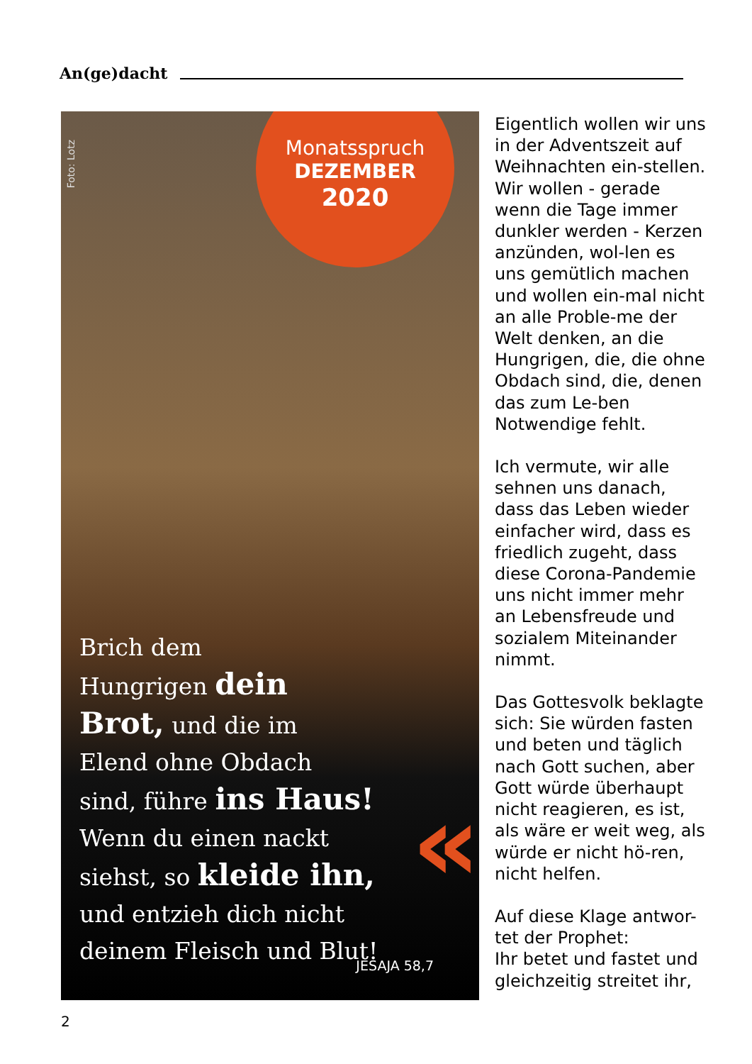An(ge)dacht
Foto: Lotz
Monatsspruch
DEZEMBER
2020
Brich dem
Hungrigen dein
Brot, und die im
Elend ohne Obdach
sind, führe ins Haus!
Wenn du einen nackt
siehst, so kleide ihn,
und entzieh dich nicht
deinem Fleisch und Blut!
«
JESAJA 58,7
Eigentlich wollen wir uns in der Adventszeit auf Weihnachten ein-stellen. Wir wollen - gerade wenn die Tage immer dunkler werden - Kerzen anzünden, wol-len es uns gemütlich machen und wollen ein-mal nicht an alle Proble-me der Welt denken, an die Hungrigen, die, die ohne Obdach sind, die, denen das zum Le-ben Notwendige fehlt.
Ich vermute, wir alle sehnen uns danach, dass das Leben wieder einfacher wird, dass es friedlich zugeht, dass diese Corona-Pandemie uns nicht immer mehr an Lebensfreude und sozialem Miteinander nimmt.
Das Gottesvolk beklagte sich: Sie würden fasten und beten und täglich nach Gott suchen, aber Gott würde überhaupt nicht reagieren, es ist, als wäre er weit weg, als würde er nicht hö-ren, nicht helfen.
Auf diese Klage antwor-tet der Prophet:
Ihr betet und fastet und gleichzeitig streitet ihr,
2